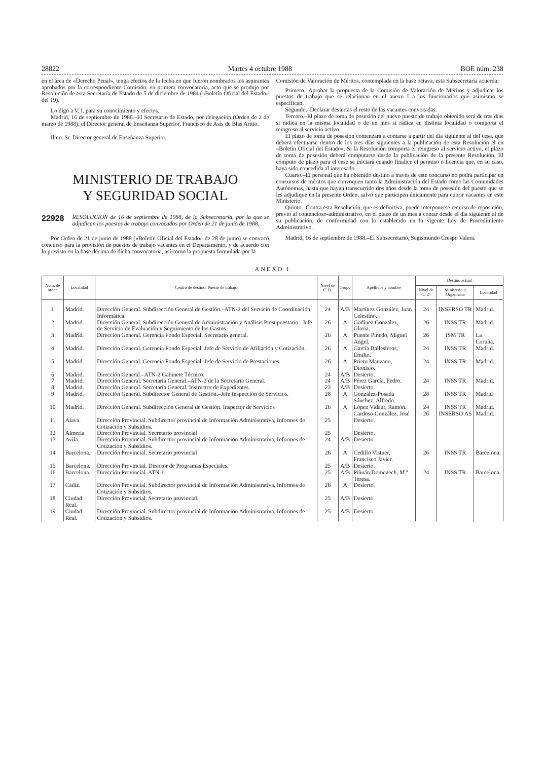28822 Martes 4 octubre 1988 BOE núm. 238
en el área de «Derecho Penal», tenga efectos de la fecha en que fueron nombrados los aspirantes aprobados por la correspondiente Comisión, en primera convocatoria, acto que se produjo por Resolución de esta Secretaría de Estado de 5 de diciembre de 1984 («Boletín Oficial del Estado» del 19).
Lo digo a V. I. para su conocimiento y efectos.
Madrid, 16 de septiembre de 1988.–El Secretario de Estado, por delegación (Orden de 2 de marzo de 1988), el Director general de Enseñanza Superior, Francisco de Asís de Blas Aritio.
Ilmo. Sr. Director general de Enseñanza Superior.
MINISTERIO DE TRABAJO
Y SEGURIDAD SOCIAL
22928 RESOLUCION de 16 de septiembre de 1988, de la Subsecretaría, por la que se adjudican los puestos de trabajo convocados por Orden de 21 de junio de 1988.
Por Orden de 21 de junio de 1988 («Boletín Oficial del Estado» de 28 de junio) se convocó concurso para la provisión de puestos de trabajo vacantes en el Departamento, y de acuerdo con lo previsto en la base décima de dicha convocatoria, así como la propuesta formulada por la
Comisión de Valoración de Méritos, contemplada en la base octava, esta Subsecretaría acuerda:
Primero.–Aprobar la propuesta de la Comisión de Valoración de Méritos y adjudicar los puestos de trabajo que se relacionan en el anexo I a los funcionarios que asimismo se especifican.
Segundo.–Declarar desiertas el resto de las vacantes convocadas.
Tercero.–El plazo de toma de posesión del nuevo puesto de trabajo obtenido será de tres días si radica en la misma localidad o de un mes si radica en distinta localidad o comporta el reingreso al servicio activo.
El plazo de toma de posesión comenzará a contarse a partir del día siguiente al del cese, que deberá efectuarse dentro de los tres días siguientes a la publicación de esta Resolución el en «Boletín Oficial del Estado». Si la Resolución comporta el reingreso al servicio activo, el plazo de toma de posesión deberá computarse desde la publicación de la presente Resolución. El cómputo de plazo para el cese se iniciará cuando finalice el permiso o licencia que, en su caso, haya sido concedida al interesado.
Cuarto.–El personal que ha obtenido destino a través de este concurso no podrá participar en concursos de méritos que convoquen tanto la Administración del Estado como las Comunidades Autónomas, hasta que hayan transcurrido dos años desde la toma de posesión del puesto que se les adjudique en la presente Orden, salvo que participen únicamente para cubrir vacantes en este Ministerio.
Quinto.–Contra esta Resolución, que es definitiva, puede interponerse recurso de reposición, previo al contencioso-administrativo, en el plazo de un mes a contar desde el día siguiente al de su publicación, de conformidad con lo establecido en la vigente Ley de Procedimiento Administrativo.
Madrid, 16 de septiembre de 1988.–El Subsecretario, Segismundo Crespo Valera.
ANEXO I
| Num. de orden | Localidad | Centro de destino. Puesto de trabajo | Nivel de C. D. | Grupo | Apellidos y nombre | Destino actual | | |
| --- | --- | --- | --- | --- | --- | --- | --- | --- |
| | | | | | | Nivel de C. D. | Ministerio u Organismo | Localidad |
| 1 | Madrid. | Dirección General. Subdirección General de Gestión.–ATN-2 del Servicio de Coordinación Informática. | 24 | A/B | Martínez González, Juan Celestino. | 24 | INSERSO TR | Madrid. |
| 2 | Madrid. | Dirección General. Subdirección General de Administración y Análisis Presupuestario.–Jefe de Servicio de Evaluación y Seguimiento de los Gastos. | 26 | A | Godínez González, Gloria. | 26 | INSS TR | Madrid. |
| 3 | Madrid. | Dirección General. Gerencia Fondo Especial. Secretario general. | 26 | A | Puente Pinedo, Miguel Angel. | 26 | ISM TR | La Coruña. |
| 4 | Madrid. | Dirección General. Gerencia Fondo Especial. Jefe de Servicio de Afiliación y Cotización. | 26 | A | García Ballesteros, Emilio. | 24 | INSS TR | Madrid. |
| 5 | Madrid. | Dirección General. Gerencia Fondo Especial. Jefe de Servicio de Prestaciones. | 26 | A | Prieto Manzano, Dionisio. | 24 | INSS TR | Madrid. |
| 6 | Madrid. | Dirección General.–ATN-2 Gabinete Técnico. | 24 | A/B | Desierto. | | | |
| 7 | Madrid. | Dirección General. Secretaría General.–ATN-2 de la Secretaría General. | 24 | A/B | Pérez García, Pedro. | 24 | INSS TR | Madrid. |
| 8 | Madrid. | Dirección General. Secretaría General. Instructor de Expedientes. | 23 | A/B | Desierto. | | | |
| 9 | Madrid. | Dirección General. Subdirector General de Gestión.–Jefe Inspección de Servicios. | 28 | A | González-Posada Sánchez, Alfredo. | 28 | INSS TR | Madrid |
| 10 | Madrid. | Dirección General. Subdirección General de Gestión. Inspector de Servicios | 26 | A | López Vidaur, Ramón. Cardoso González, José | 24 26 | INSS TR INSERSO AS | Madrid. Madrid. |
| 11 | Alava. | Dirección Provincial. Subdirector provincial de Información Administrativa, Informes de Cotización y Subsidios. | 25 | | Desierto. | | | |
| 12 | Almería | Dirección Provincial. Secretario provincial | 25 | | Desierto. | | | |
| 13 | Avila. | Dirección Provincial. Subdirector provincial de Información Administrativa, Informes de Cotización y Subsidios. | 24 | A/B | Desierto. | | | |
| 14 | Barcelona. | Dirección Provincial. Secretario provincial | 26 | A | Cedillo Vistuer, Francisco Javier. | 26 | INSS TR | Barcelona. |
| 15 | Barcelona. | Dirección Provincial. Director de Programas Especiales. | 25 | A/B | Desierto. | | | |
| 16 | Barcelona. | Dirección Provincial. ATN-1. | 25 | A/B | Piñuán Domenech, M.ª Teresa. | 24 | INSS TR | Barcelona. |
| 17 | Cádiz. | Dirección Provincial. Subdirector provincial de Información Administrativa, Informes de Cotización y Subsidios. | 26 | A | Desierto. | | | |
| 18 | Ciudad Real. | Dirección Provincial. Secretario provincial. | 25 | A/B | Desierto. | | | |
| 19 | Ciudad Real. | Dirección Provincial. Subdirector provincial de Información Administrativa, Informes de Cotización y Subsidios. | 25 | A/B | Desierto. | | | |